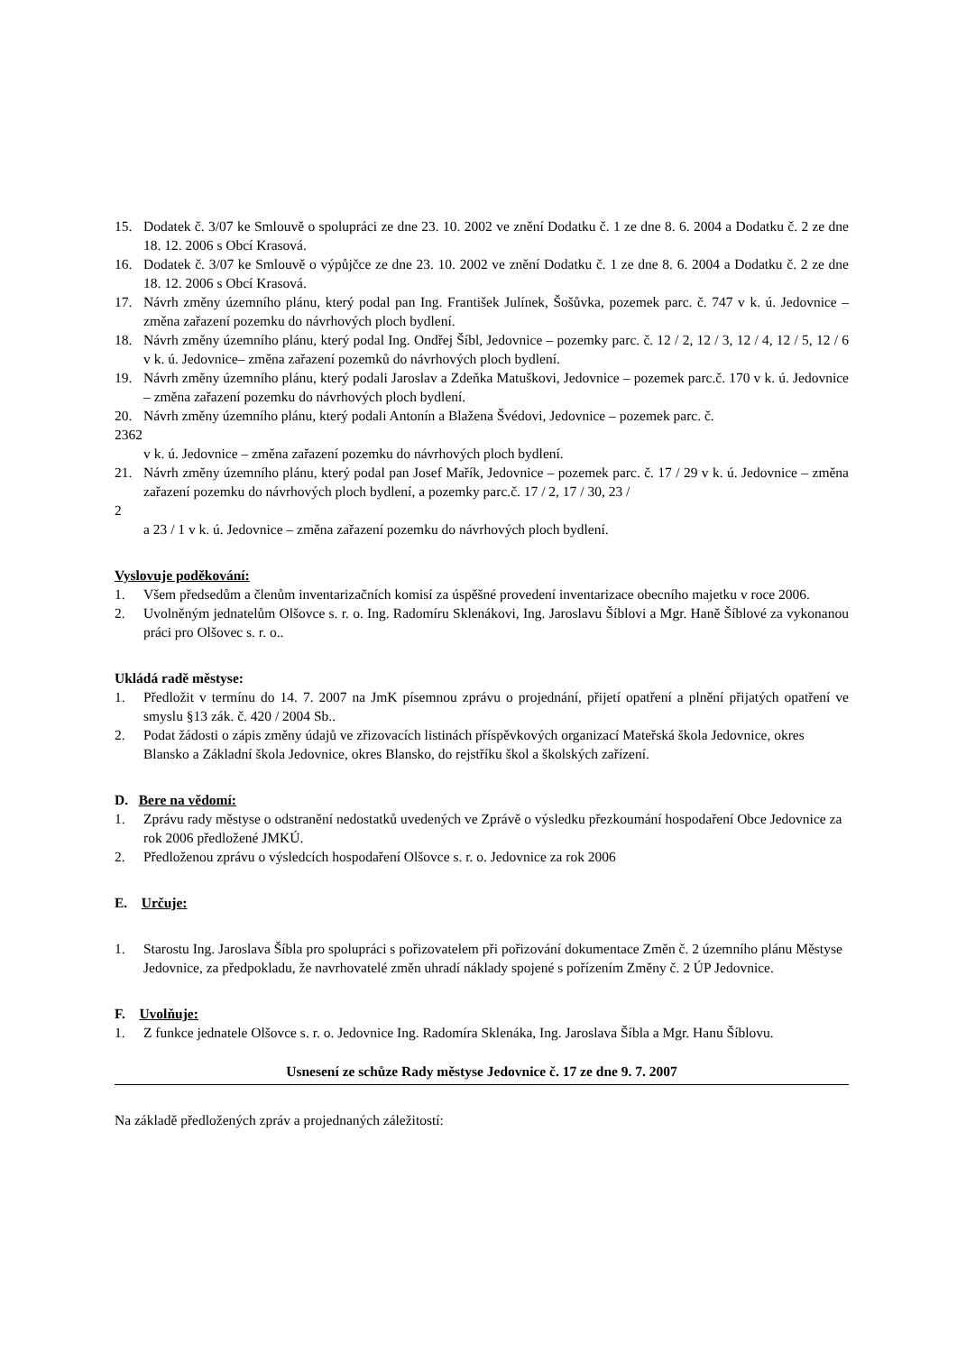15. Dodatek č. 3/07 ke Smlouvě o spolupráci ze dne 23. 10. 2002 ve znění Dodatku č. 1 ze dne 8. 6. 2004 a Dodatku č. 2 ze dne 18. 12. 2006 s Obcí Krasová.
16. Dodatek č. 3/07 ke Smlouvě o výpůjčce ze dne 23. 10. 2002 ve znění Dodatku č. 1 ze dne 8. 6. 2004 a Dodatku č. 2 ze dne 18. 12. 2006 s Obcí Krasová.
17. Návrh změny územního plánu, který podal pan Ing. František Julínek, Šošůvka, pozemek parc. č. 747 v k. ú. Jedovnice – změna zařazení pozemku do návrhových ploch bydlení.
18. Návrh změny územního plánu, který podal Ing. Ondřej Šíbl, Jedovnice – pozemky parc. č. 12 / 2, 12 / 3, 12 / 4, 12 / 5, 12 / 6 v k. ú. Jedovnice– změna zařazení pozemků do návrhových ploch bydlení.
19. Návrh změny územního plánu, který podali Jaroslav a Zdeňka Matuškovi, Jedovnice – pozemek parc.č. 170 v k. ú. Jedovnice – změna zařazení pozemku do návrhových ploch bydlení.
20. Návrh změny územního plánu, který podali Antonín a Blažena Švédovi, Jedovnice – pozemek parc. č.
2362
v k. ú. Jedovnice – změna zařazení pozemku do návrhových ploch bydlení.
21. Návrh změny územního plánu, který podal pan Josef Mařík, Jedovnice – pozemek parc. č. 17 / 29 v k. ú. Jedovnice – změna zařazení pozemku do návrhových ploch bydlení, a pozemky parc.č. 17 / 2, 17 / 30, 23 /
2
a 23 / 1 v k. ú. Jedovnice – změna zařazení pozemku do návrhových ploch bydlení.
Vyslovuje poděkování:
1. Všem předsedům a členům inventarizačních komisí za úspěšné provedení inventarizace obecního majetku v roce 2006.
2. Uvolněným jednatelům Olšovce s. r. o. Ing. Radomíru Sklenákovi, Ing. Jaroslavu Šíblovi a Mgr. Haně Šíblové za vykonanou práci pro Olšovec s. r. o..
Ukládá radě městyse:
1. Předložit v termínu do 14. 7. 2007 na JmK písemnou zprávu o projednání, přijetí opatření a plnění přijatých opatření ve smyslu §13 zák. č. 420 / 2004 Sb..
2. Podat žádosti o zápis změny údajů ve zřizovacích listinách příspěvkových organizací Mateřská škola Jedovnice, okres Blansko a Základní škola Jedovnice, okres Blansko, do rejstříku škol a školských zařízení.
D. Bere na vědomí:
1. Zprávu rady městyse o odstranění nedostatků uvedených ve Zprávě o výsledku přezkoumání hospodaření Obce Jedovnice za rok 2006 předložené JMKÚ.
2. Předloženou zprávu o výsledcích hospodaření Olšovce s. r. o. Jedovnice za rok 2006
E. Určuje:
1. Starostu Ing. Jaroslava Šíbla pro spolupráci s pořizovatelem při pořizování dokumentace Změn č. 2 územního plánu Městyse Jedovnice, za předpokladu, že navrhovatelé změn uhradí náklady spojené s pořízením Změny č. 2 ÚP Jedovnice.
F. Uvolňuje:
1. Z funkce jednatele Olšovce s. r. o. Jedovnice Ing. Radomíra Sklenáka, Ing. Jaroslava Šíbla a Mgr. Hanu Šíblovu.
Usnesení ze schůze Rady městyse Jedovnice č. 17 ze dne 9. 7. 2007
Na základě předložených zpráv a projednaných záležitostí: